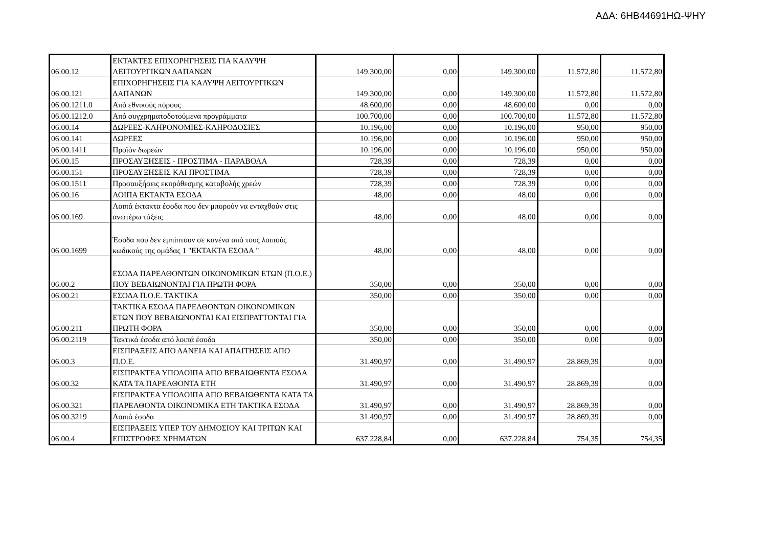ΑΔΑ: 6ΗΒ44691ΗΩ-ΨΗΥ
| 06.00.12 | ΕΚΤΑΚΤΕΣ ΕΠΙΧΟΡΗΓΗΣΕΙΣ ΓΙΑ ΚΑΛΥΨΗ ΛΕΙΤΟΥΡΓΙΚΩΝ ΔΑΠΑΝΩΝ | 149.300,00 | 0,00 | 149.300,00 | 11.572,80 | 11.572,80 |
| 06.00.121 | ΕΠΙΧΟΡΗΓΗΣΕΙΣ ΓΙΑ ΚΑΛΥΨΗ ΛΕΙΤΟΥΡΓΙΚΩΝ ΔΑΠΑΝΩΝ | 149.300,00 | 0,00 | 149.300,00 | 11.572,80 | 11.572,80 |
| 06.00.1211.0 | Από εθνικούς πόρους | 48.600,00 | 0,00 | 48.600,00 | 0,00 | 0,00 |
| 06.00.1212.0 | Από συγχρηματοδοτούμενα προγράμματα | 100.700,00 | 0,00 | 100.700,00 | 11.572,80 | 11.572,80 |
| 06.00.14 | ΔΩΡΕΕΣ-ΚΛΗΡΟΝΟΜΙΕΣ-ΚΛΗΡΟΔΟΣΙΕΣ | 10.196,00 | 0,00 | 10.196,00 | 950,00 | 950,00 |
| 06.00.141 | ΔΩΡΕΕΣ | 10.196,00 | 0,00 | 10.196,00 | 950,00 | 950,00 |
| 06.00.1411 | Προϊόν δωρεών | 10.196,00 | 0,00 | 10.196,00 | 950,00 | 950,00 |
| 06.00.15 | ΠΡΟΣΑΥΞΗΣΕΙΣ - ΠΡΟΣΤΙΜΑ - ΠΑΡΑΒΟΛΑ | 728,39 | 0,00 | 728,39 | 0,00 | 0,00 |
| 06.00.151 | ΠΡΟΣΑΥΞΗΣΕΙΣ ΚΑΙ ΠΡΟΣΤΙΜΑ | 728,39 | 0,00 | 728,39 | 0,00 | 0,00 |
| 06.00.1511 | Προσαυξήσεις εκπρόθεσμης καταβολής χρεών | 728,39 | 0,00 | 728,39 | 0,00 | 0,00 |
| 06.00.16 | ΛΟΙΠΑ ΕΚΤΑΚΤΑ ΕΣΟΔΑ | 48,00 | 0,00 | 48,00 | 0,00 | 0,00 |
| 06.00.169 | Λοιπά έκτακτα έσοδα που δεν μπορούν να ενταχθούν στις ανωτέρω τάξεις | 48,00 | 0,00 | 48,00 | 0,00 | 0,00 |
| 06.00.1699 | Έσοδα που δεν εμπίπτουν σε κανένα από τους λοιπούς κωδικούς της ομάδας 1 "ΕΚΤΑΚΤΑ ΕΣΟΔΑ " | 48,00 | 0,00 | 48,00 | 0,00 | 0,00 |
| 06.00.2 | ΕΣΟΔΑ ΠΑΡΕΛΘΟΝΤΩΝ ΟΙΚΟΝΟΜΙΚΩΝ ΕΤΩΝ (Π.Ο.Ε.) ΠΟΥ ΒΕΒΑΙΩΝΟΝΤΑΙ ΓΙΑ ΠΡΩΤΗ ΦΟΡΑ | 350,00 | 0,00 | 350,00 | 0,00 | 0,00 |
| 06.00.21 | ΕΣΟΔΑ Π.Ο.Ε. ΤΑΚΤΙΚΑ | 350,00 | 0,00 | 350,00 | 0,00 | 0,00 |
| 06.00.211 | ΤΑΚΤΙΚΑ ΕΣΟΔΑ ΠΑΡΕΛΘΟΝΤΩΝ ΟΙΚΟΝΟΜΙΚΩΝ ΕΤΩΝ ΠΟΥ ΒΕΒΑΙΩΝΟΝΤΑΙ ΚΑΙ ΕΙΣΠΡΑΤΤΟΝΤΑΙ ΓΙΑ ΠΡΩΤΗ ΦΟΡΑ | 350,00 | 0,00 | 350,00 | 0,00 | 0,00 |
| 06.00.2119 | Τακτικά έσοδα από λοιπά έσοδα | 350,00 | 0,00 | 350,00 | 0,00 | 0,00 |
| 06.00.3 | ΕΙΣΠΡΑΞΕΙΣ ΑΠΟ ΔΑΝΕΙΑ ΚΑΙ ΑΠΑΙΤΗΣΕΙΣ ΑΠΟ Π.Ο.Ε. | 31.490,97 | 0,00 | 31.490,97 | 28.869,39 | 0,00 |
| 06.00.32 | ΕΙΣΠΡΑΚΤΕΑ ΥΠΟΛΟΙΠΑ ΑΠΟ ΒΕΒΑΙΩΘΕΝΤΑ ΕΣΟΔΑ ΚΑΤΑ ΤΑ ΠΑΡΕΛΘΟΝΤΑ ΕΤΗ | 31.490,97 | 0,00 | 31.490,97 | 28.869,39 | 0,00 |
| 06.00.321 | ΕΙΣΠΡΑΚΤΕΑ ΥΠΟΛΟΙΠΑ ΑΠΟ ΒΕΒΑΙΩΘΕΝΤΑ ΚΑΤΑ ΤΑ ΠΑΡΕΛΘΟΝΤΑ ΟΙΚΟΝΟΜΙΚΑ ΕΤΗ ΤΑΚΤΙΚΑ ΕΣΟΔΑ | 31.490,97 | 0,00 | 31.490,97 | 28.869,39 | 0,00 |
| 06.00.3219 | Λοιπά έσοδα | 31.490,97 | 0,00 | 31.490,97 | 28.869,39 | 0,00 |
| 06.00.4 | ΕΙΣΠΡΑΞΕΙΣ ΥΠΕΡ ΤΟΥ ΔΗΜΟΣΙΟΥ ΚΑΙ ΤΡΙΤΩΝ ΚΑΙ ΕΠΙΣΤΡΟΦΕΣ ΧΡΗΜΑΤΩΝ | 637.228,84 | 0,00 | 637.228,84 | 754,35 | 754,35 |